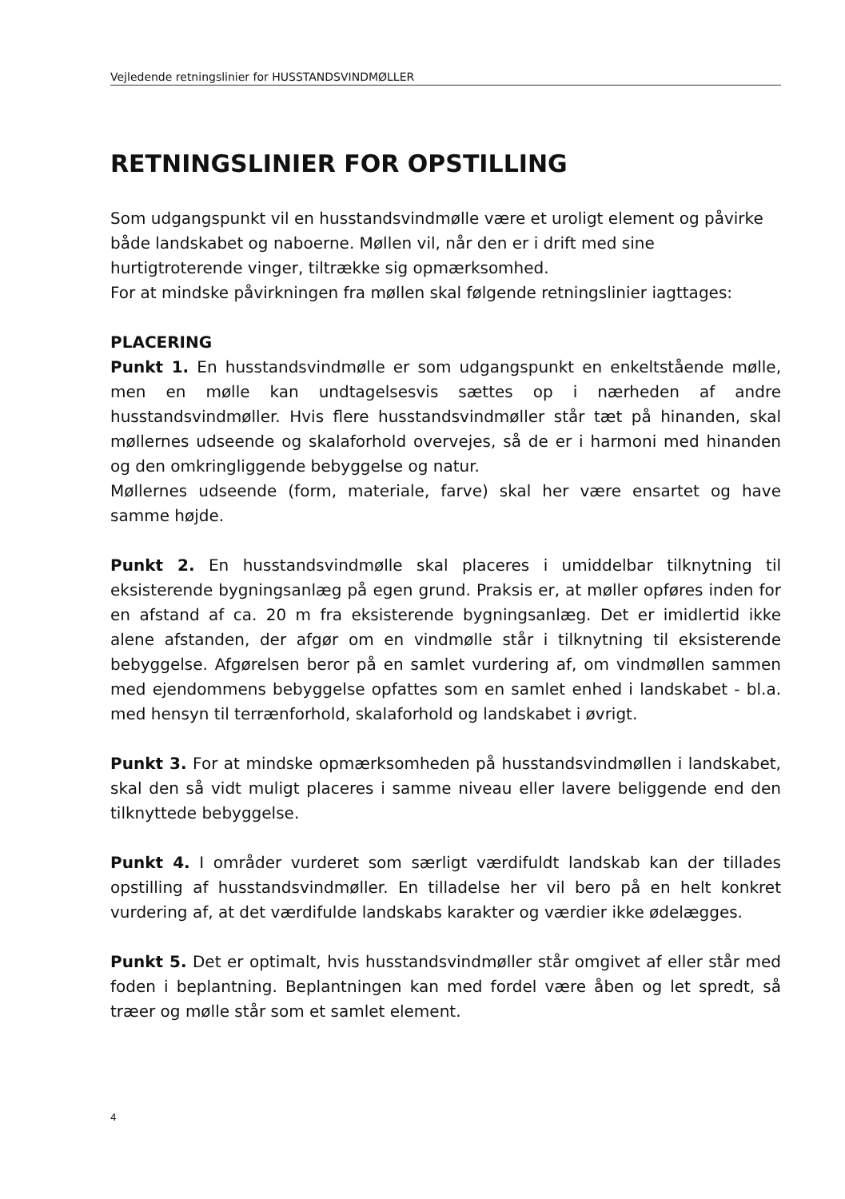Vejledende retningslinier for HUSSTANDSVINDMØLLER
RETNINGSLINIER FOR OPSTILLING
Som udgangspunkt vil en husstandsvindmølle være et uroligt element og påvirke både landskabet og naboerne. Møllen vil, når den er i drift med sine hurtigtroterende vinger, tiltrække sig opmærksomhed.
For at mindske påvirkningen fra møllen skal følgende retningslinier iagttages:
PLACERING
Punkt 1. En husstandsvindmølle er som udgangspunkt en enkeltstående mølle, men en mølle kan undtagelsesvis sættes op i nærheden af andre husstandsvindmøller. Hvis flere husstandsvindmøller står tæt på hinanden, skal møllernes udseende og skalaforhold overvejes, så de er i harmoni med hinanden og den omkringliggende bebyggelse og natur.
Møllernes udseende (form, materiale, farve) skal her være ensartet og have samme højde.
Punkt 2. En husstandsvindmølle skal placeres i umiddelbar tilknytning til eksisterende bygningsanlæg på egen grund. Praksis er, at møller opføres inden for en afstand af ca. 20 m fra eksisterende bygningsanlæg. Det er imidlertid ikke alene afstanden, der afgør om en vindmølle står i tilknytning til eksisterende bebyggelse. Afgørelsen beror på en samlet vurdering af, om vindmøllen sammen med ejendommens bebyggelse opfattes som en samlet enhed i landskabet - bl.a. med hensyn til terrænforhold, skalaforhold og landskabet i øvrigt.
Punkt 3. For at mindske opmærksomheden på husstandsvindmøllen i landskabet, skal den så vidt muligt placeres i samme niveau eller lavere beliggende end den tilknyttede bebyggelse.
Punkt 4. I områder vurderet som særligt værdifuldt landskab kan der tillades opstilling af husstandsvindmøller. En tilladelse her vil bero på en helt konkret vurdering af, at det værdifulde landskabs karakter og værdier ikke ødelægges.
Punkt 5. Det er optimalt, hvis husstandsvindmøller står omgivet af eller står med foden i beplantning. Beplantningen kan med fordel være åben og let spredt, så træer og mølle står som et samlet element.
4